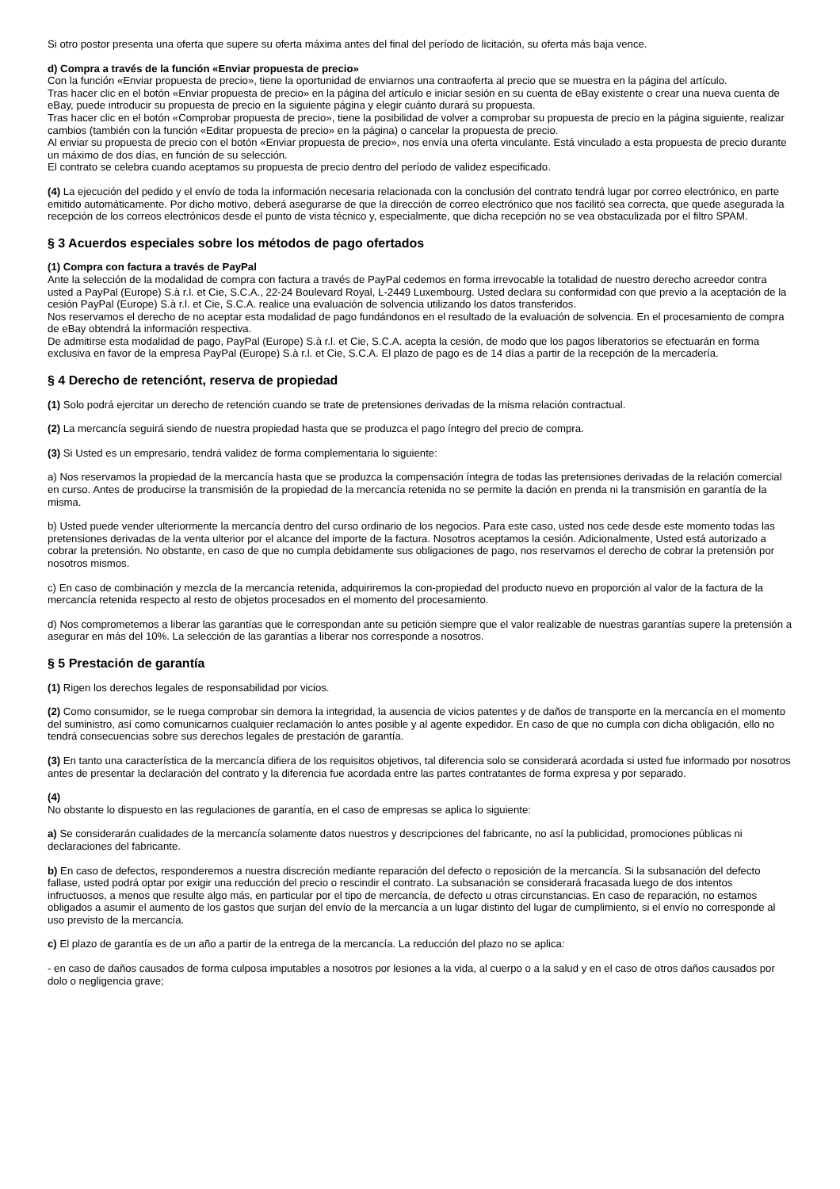Si otro postor presenta una oferta que supere su oferta máxima antes del final del período de licitación, su oferta más baja vence.
d) Compra a través de la función «Enviar propuesta de precio»
Con la función «Enviar propuesta de precio», tiene la oportunidad de enviarnos una contraoferta al precio que se muestra en la página del artículo.
Tras hacer clic en el botón «Enviar propuesta de precio» en la página del artículo e iniciar sesión en su cuenta de eBay existente o crear una nueva cuenta de eBay, puede introducir su propuesta de precio en la siguiente página y elegir cuánto durará su propuesta.
Tras hacer clic en el botón «Comprobar propuesta de precio», tiene la posibilidad de volver a comprobar su propuesta de precio en la página siguiente, realizar cambios (también con la función «Editar propuesta de precio» en la página) o cancelar la propuesta de precio.
Al enviar su propuesta de precio con el botón «Enviar propuesta de precio», nos envía una oferta vinculante. Está vinculado a esta propuesta de precio durante un máximo de dos días, en función de su selección.
El contrato se celebra cuando aceptamos su propuesta de precio dentro del período de validez especificado.
(4) La ejecución del pedido y el envío de toda la información necesaria relacionada con la conclusión del contrato tendrá lugar por correo electrónico, en parte emitido automáticamente. Por dicho motivo, deberá asegurarse de que la dirección de correo electrónico que nos facilitó sea correcta, que quede asegurada la recepción de los correos electrónicos desde el punto de vista técnico y, especialmente, que dicha recepción no se vea obstaculizada por el filtro SPAM.
§ 3 Acuerdos especiales sobre los métodos de pago ofertados
(1) Compra con factura a través de PayPal
Ante la selección de la modalidad de compra con factura a través de PayPal cedemos en forma irrevocable la totalidad de nuestro derecho acreedor contra usted a PayPal (Europe) S.à r.l. et Cie, S.C.A., 22-24 Boulevard Royal, L-2449 Luxembourg. Usted declara su conformidad con que previo a la aceptación de la cesión PayPal (Europe) S.à r.l. et Cie, S.C.A. realice una evaluación de solvencia utilizando los datos transferidos.
Nos reservamos el derecho de no aceptar esta modalidad de pago fundándonos en el resultado de la evaluación de solvencia. En el procesamiento de compra de eBay obtendrá la información respectiva.
De admitirse esta modalidad de pago, PayPal (Europe) S.à r.l. et Cie, S.C.A. acepta la cesión, de modo que los pagos liberatorios se efectuarán en forma exclusiva en favor de la empresa PayPal (Europe) S.à r.l. et Cie, S.C.A. El plazo de pago es de 14 días a partir de la recepción de la mercadería.
§ 4 Derecho de retenciónt, reserva de propiedad
(1) Solo podrá ejercitar un derecho de retención cuando se trate de pretensiones derivadas de la misma relación contractual.
(2) La mercancía seguirá siendo de nuestra propiedad hasta que se produzca el pago íntegro del precio de compra.
(3) Si Usted es un empresario, tendrá validez de forma complementaria lo siguiente:
a) Nos reservamos la propiedad de la mercancía hasta que se produzca la compensación íntegra de todas las pretensiones derivadas de la relación comercial en curso. Antes de producirse la transmisión de la propiedad de la mercancía retenida no se permite la dación en prenda ni la transmisión en garantía de la misma.
b) Usted puede vender ulteriormente la mercancía dentro del curso ordinario de los negocios. Para este caso, usted nos cede desde este momento todas las pretensiones derivadas de la venta ulterior por el alcance del importe de la factura. Nosotros aceptamos la cesión. Adicionalmente, Usted está autorizado a cobrar la pretensión. No obstante, en caso de que no cumpla debidamente sus obligaciones de pago, nos reservamos el derecho de cobrar la pretensión por nosotros mismos.
c) En caso de combinación y mezcla de la mercancía retenida, adquiriremos la con-propiedad del producto nuevo en proporción al valor de la factura de la mercancía retenida respecto al resto de objetos procesados en el momento del procesamiento.
d) Nos comprometemos a liberar las garantías que le correspondan ante su petición siempre que el valor realizable de nuestras garantías supere la pretensión a asegurar en más del 10%. La selección de las garantías a liberar nos corresponde a nosotros.
§ 5 Prestación de garantía
(1) Rigen los derechos legales de responsabilidad por vicios.
(2) Como consumidor, se le ruega comprobar sin demora la integridad, la ausencia de vicios patentes y de daños de transporte en la mercancía en el momento del suministro, así como comunicarnos cualquier reclamación lo antes posible y al agente expedidor. En caso de que no cumpla con dicha obligación, ello no tendrá consecuencias sobre sus derechos legales de prestación de garantía.
(3) En tanto una característica de la mercancía difiera de los requisitos objetivos, tal diferencia solo se considerará acordada si usted fue informado por nosotros antes de presentar la declaración del contrato y la diferencia fue acordada entre las partes contratantes de forma expresa y por separado.
(4)
No obstante lo dispuesto en las regulaciones de garantía, en el caso de empresas se aplica lo siguiente:
a) Se considerarán cualidades de la mercancía solamente datos nuestros y descripciones del fabricante, no así la publicidad, promociones públicas ni declaraciones del fabricante.
b) En caso de defectos, responderemos a nuestra discreción mediante reparación del defecto o reposición de la mercancía. Si la subsanación del defecto fallase, usted podrá optar por exigir una reducción del precio o rescindir el contrato. La subsanación se considerará fracasada luego de dos intentos infructuosos, a menos que resulte algo más, en particular por el tipo de mercancía, de defecto u otras circunstancias. En caso de reparación, no estamos obligados a asumir el aumento de los gastos que surjan del envío de la mercancía a un lugar distinto del lugar de cumplimiento, si el envío no corresponde al uso previsto de la mercancía.
c) El plazo de garantía es de un año a partir de la entrega de la mercancía. La reducción del plazo no se aplica:
- en caso de daños causados de forma culposa imputables a nosotros por lesiones a la vida, al cuerpo o a la salud y en el caso de otros daños causados por dolo o negligencia grave;